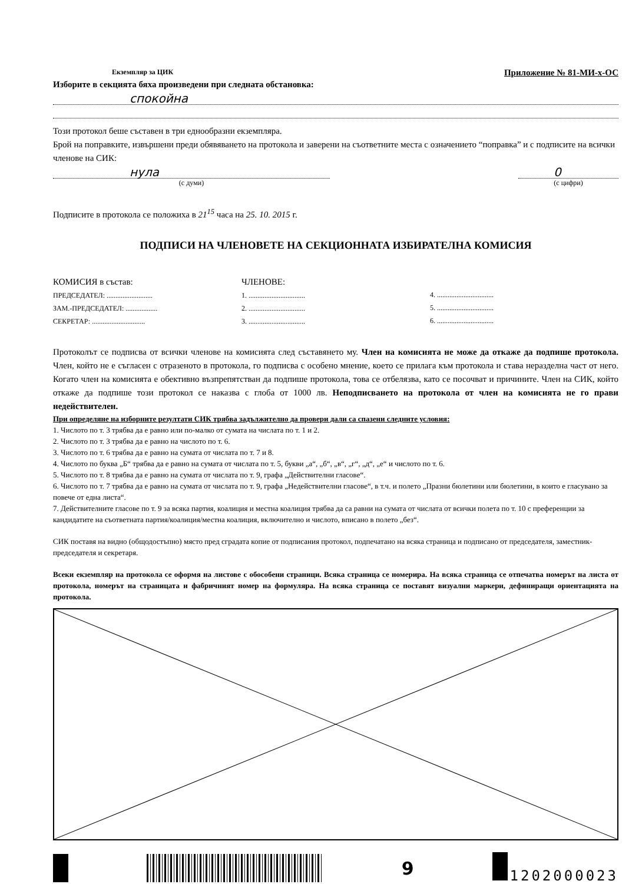Екземпляр за ЦИК Приложение № 81-МИ-х-ОС
Изборите в секцията бяха произведени при следната обстановка:
спокойна
Този протокол беше съставен в три еднообразни екземпляра.
Брой на поправките, извършени преди обявяването на протокола и заверени на съответните места с означението “поправка” и с подписите на всички членове на СИК:
нула
(с думи)
0
(с цифри)
Подписите в протокола се положиха в 21<sup>15</sup> часа на 25. 10. 2015 г.
ПОДПИСИ НА ЧЛЕНОВЕТЕ НА СЕКЦИОННАТА ИЗБИРАТЕЛНА КОМИСИЯ
КОМИСИЯ в състав:
ПРЕДСЕДАТЕЛ: ..........................
ЗАМ.-ПРЕДСЕДАТЕЛ: ..................
СЕКРЕТАР: ..............................
ЧЛЕНОВЕ:
1. ................................
2. ................................
3. ................................
4. ................................
5. ................................
6. ................................
Протоколът се подписва от всички членове на комисията след съставянето му. Член на комисията не може да откаже да подпише протокола. Член, който не е съгласен с отразеното в протокола, го подписва с особено мнение, което се прилага към протокола и става неразделна част от него. Когато член на комисията е обективно възпрепятстван да подпише протокола, това се отбелязва, като се посочват и причините. Член на СИК, който откаже да подпише този протокол се наказва с глоба от 1000 лв. Неподписването на протокола от член на комисията не го прави недействителен.
При определяне на изборните резултати СИК трябва задължително да провери дали са спазени следните условия:
1. Числото по т. 3 трябва да е равно или по-малко от сумата на числата по т. 1 и 2.
2. Числото по т. 3 трябва да е равно на числото по т. 6.
3. Числото по т. 6 трябва да е равно на сумата от числата по т. 7 и 8.
4. Числото по буква „Б“ трябва да е равно на сумата от числата по т. 5, букви „а“, „б“, „в“, „г“, „д“, „е“ и числото по т. 6.
5. Числото по т. 8 трябва да е равно на сумата от числата по т. 9, графа „Действителни гласове“.
6. Числото по т. 7 трябва да е равно на сумата от числата по т. 9, графа „Недействителни гласове“, в т.ч. и полето „Празни бюлетини или бюлетини, в които е гласувано за повече от една листа“.
7. Действителните гласове по т. 9 за всяка партия, коалиция и местна коалиция трябва да са равни на сумата от числата от всички полета по т. 10 с преференции за кандидатите на съответната партия/коалиция/местна коалиция, включително и числото, вписано в полето „без“.
СИК поставя на видно (общодостъпно) място пред сградата копие от подписания протокол, подпечатано на всяка страница и подписано от председателя, заместник-председателя и секретаря.
Всеки екземпляр на протокола се оформя на листове с обособени страници. Всяка страница се номерира. На всяка страница се отпечатва номерът на листа от протокола, номерът на страницата и фабричният номер на формуляра. На всяка страница се поставят визуални маркери, дефиниращи ориентацията на протокола.
9 1202000023